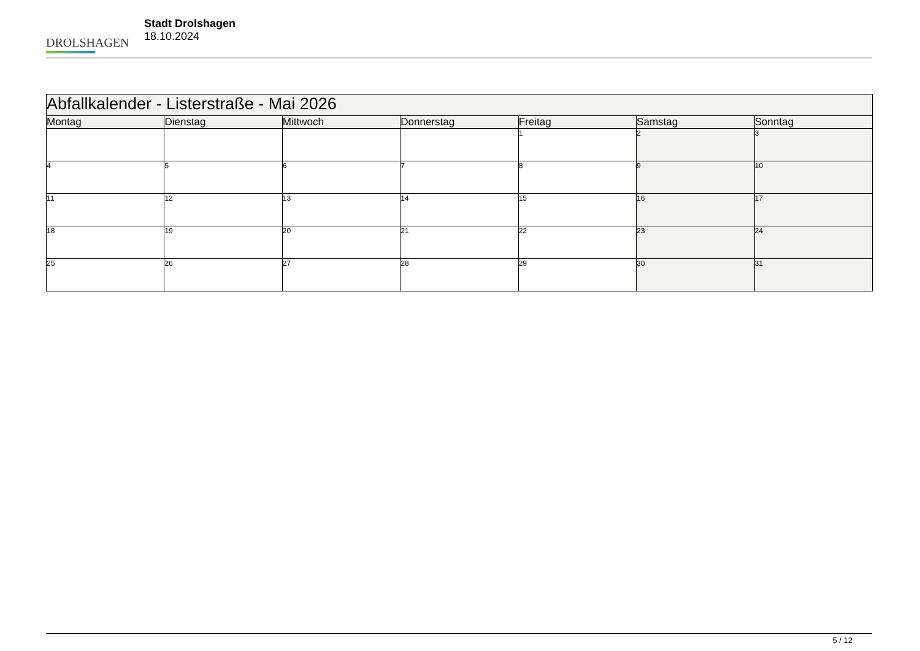DROLSHAGEN
Stadt Drolshagen
18.10.2024
| Abfallkalender - Listerstraße - Mai 2026 | | | | | | |
| --- | --- | --- | --- | --- | --- | --- |
| Montag | Dienstag | Mittwoch | Donnerstag | Freitag | Samstag | Sonntag |
| | | | | 1 | 2 | 3 |
| 4 | 5 | 6 | 7 | 8 | 9 | 10 |
| 11 | 12 | 13 | 14 | 15 | 16 | 17 |
| 18 | 19 | 20 | 21 | 22 | 23 | 24 |
| 25 | 26 | 27 | 28 | 29 | 30 | 31 |
5 / 12